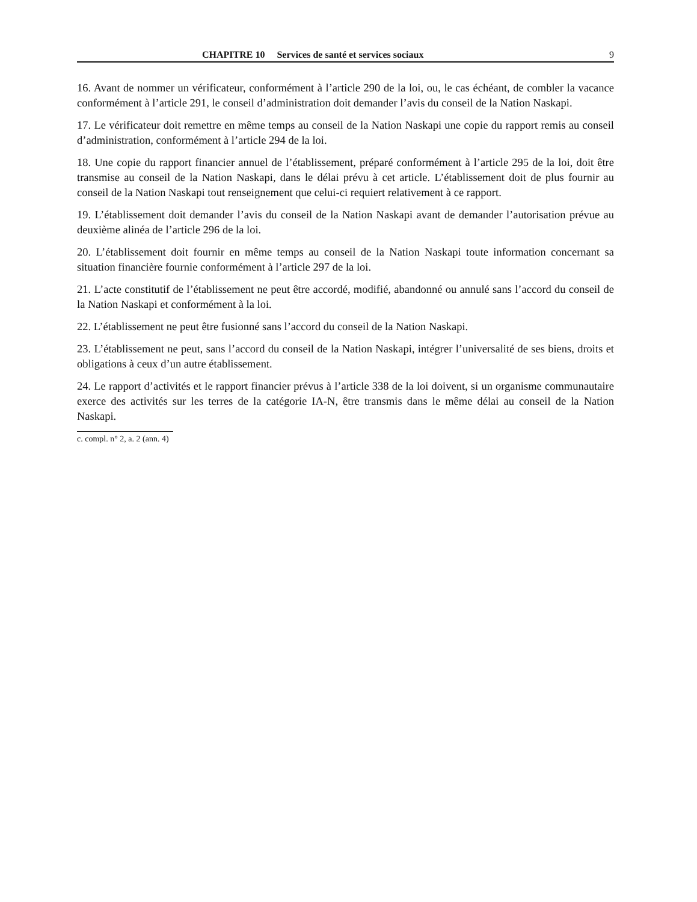CHAPITRE 10 Services de santé et services sociaux 9
16. Avant de nommer un vérificateur, conformément à l’article 290 de la loi, ou, le cas échéant, de combler la vacance conformément à l’article 291, le conseil d’administration doit demander l’avis du conseil de la Nation Naskapi.
17. Le vérificateur doit remettre en même temps au conseil de la Nation Naskapi une copie du rapport remis au conseil d’administration, conformément à l’article 294 de la loi.
18. Une copie du rapport financier annuel de l’établissement, préparé conformément à l’article 295 de la loi, doit être transmise au conseil de la Nation Naskapi, dans le délai prévu à cet article. L’établissement doit de plus fournir au conseil de la Nation Naskapi tout renseignement que celui-ci requiert relativement à ce rapport.
19. L’établissement doit demander l’avis du conseil de la Nation Naskapi avant de demander l’autorisation prévue au deuxième alinéa de l’article 296 de la loi.
20. L’établissement doit fournir en même temps au conseil de la Nation Naskapi toute information concernant sa situation financière fournie conformément à l’article 297 de la loi.
21. L’acte constitutif de l’établissement ne peut être accordé, modifié, abandonné ou annulé sans l’accord du conseil de la Nation Naskapi et conformément à la loi.
22. L’établissement ne peut être fusionné sans l’accord du conseil de la Nation Naskapi.
23. L’établissement ne peut, sans l’accord du conseil de la Nation Naskapi, intégrer l’universalité de ses biens, droits et obligations à ceux d’un autre établissement.
24. Le rapport d’activités et le rapport financier prévus à l’article 338 de la loi doivent, si un organisme communautaire exerce des activités sur les terres de la catégorie IA-N, être transmis dans le même délai au conseil de la Nation Naskapi.
c. compl. n° 2, a. 2 (ann. 4)